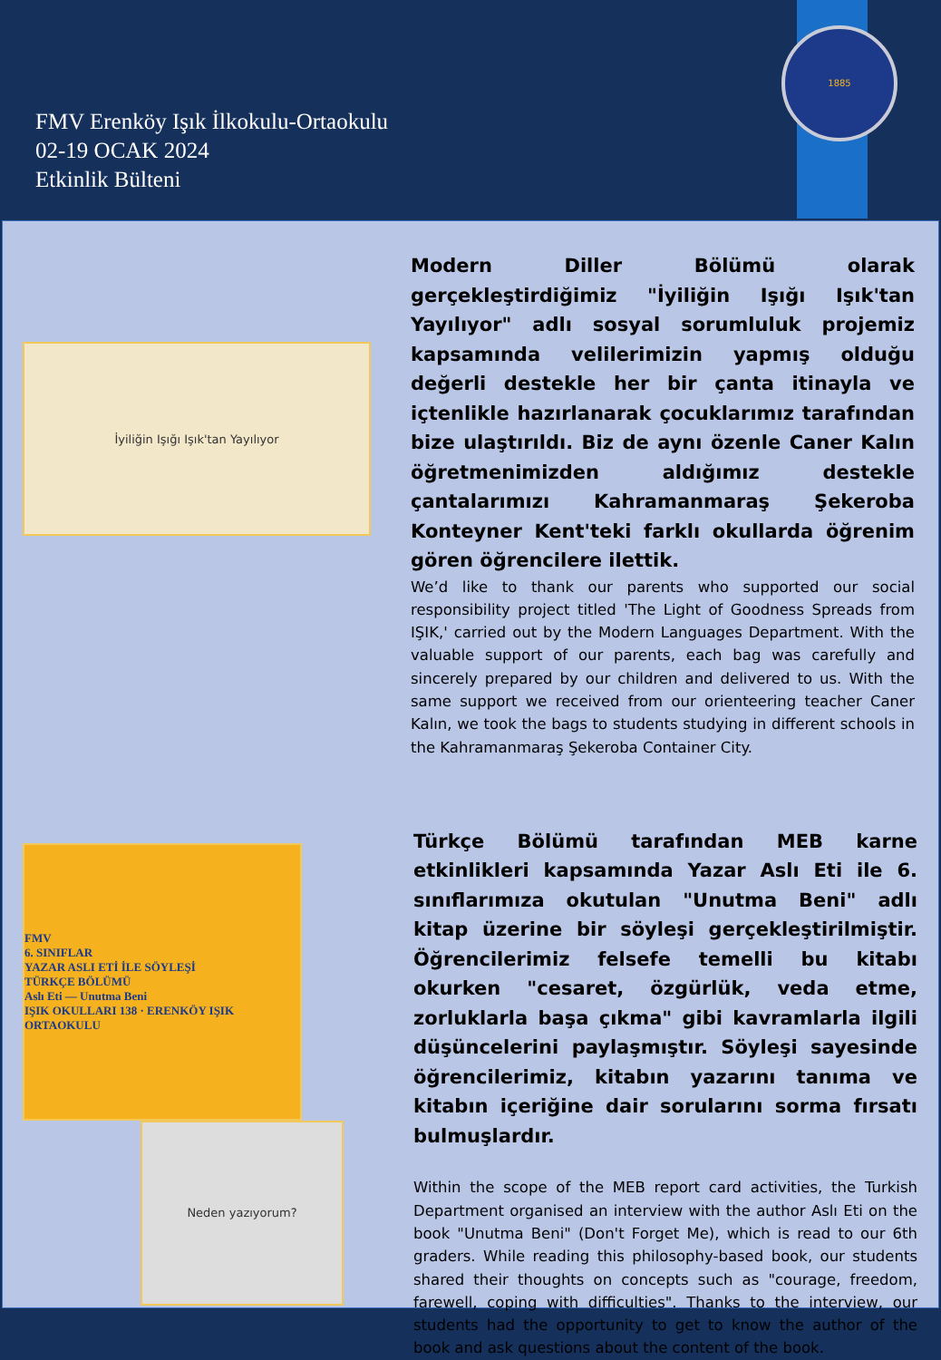FMV Erenköy Işık İlkokulu-Ortaokulu
02-19 OCAK 2024
Etkinlik Bülteni
1885
İyiliğin Işığı Işık'tan Yayılıyor
Modern Diller Bölümü olarak gerçekleştirdiğimiz "İyiliğin Işığı Işık'tan Yayılıyor" adlı sosyal sorumluluk projemiz kapsamında velilerimizin yapmış olduğu değerli destekle her bir çanta itinayla ve içtenlikle hazırlanarak çocuklarımız tarafından bize ulaştırıldı. Biz de aynı özenle Caner Kalın öğretmenimizden aldığımız destekle çantalarımızı Kahramanmaraş Şekeroba Konteyner Kent'teki farklı okullarda öğrenim gören öğrencilere ilettik.
We’d like to thank our parents who supported our social responsibility project titled 'The Light of Goodness Spreads from IŞIK,' carried out by the Modern Languages Department. With the valuable support of our parents, each bag was carefully and sincerely prepared by our children and delivered to us. With the same support we received from our orienteering teacher Caner Kalın, we took the bags to students studying in different schools in the Kahramanmaraş Şekeroba Container City.
FMV
6. SINIFLAR
YAZAR ASLI ETİ İLE SÖYLEŞİ
TÜRKÇE BÖLÜMÜ
Aslı Eti — Unutma Beni
IŞIK OKULLARI 138 · ERENKÖY IŞIK ORTAOKULU
Neden yazıyorum?
Türkçe Bölümü tarafından MEB karne etkinlikleri kapsamında Yazar Aslı Eti ile 6. sınıflarımıza okutulan "Unutma Beni" adlı kitap üzerine bir söyleşi gerçekleştirilmiştir. Öğrencilerimiz felsefe temelli bu kitabı okurken "cesaret, özgürlük, veda etme, zorluklarla başa çıkma" gibi kavramlarla ilgili düşüncelerini paylaşmıştır. Söyleşi sayesinde öğrencilerimiz, kitabın yazarını tanıma ve kitabın içeriğine dair sorularını sorma fırsatı bulmuşlardır.
Within the scope of the MEB report card activities, the Turkish Department organised an interview with the author Aslı Eti on the book "Unutma Beni" (Don't Forget Me), which is read to our 6th graders. While reading this philosophy-based book, our students shared their thoughts on concepts such as "courage, freedom, farewell, coping with difficulties". Thanks to the interview, our students had the opportunity to get to know the author of the book and ask questions about the content of the book.